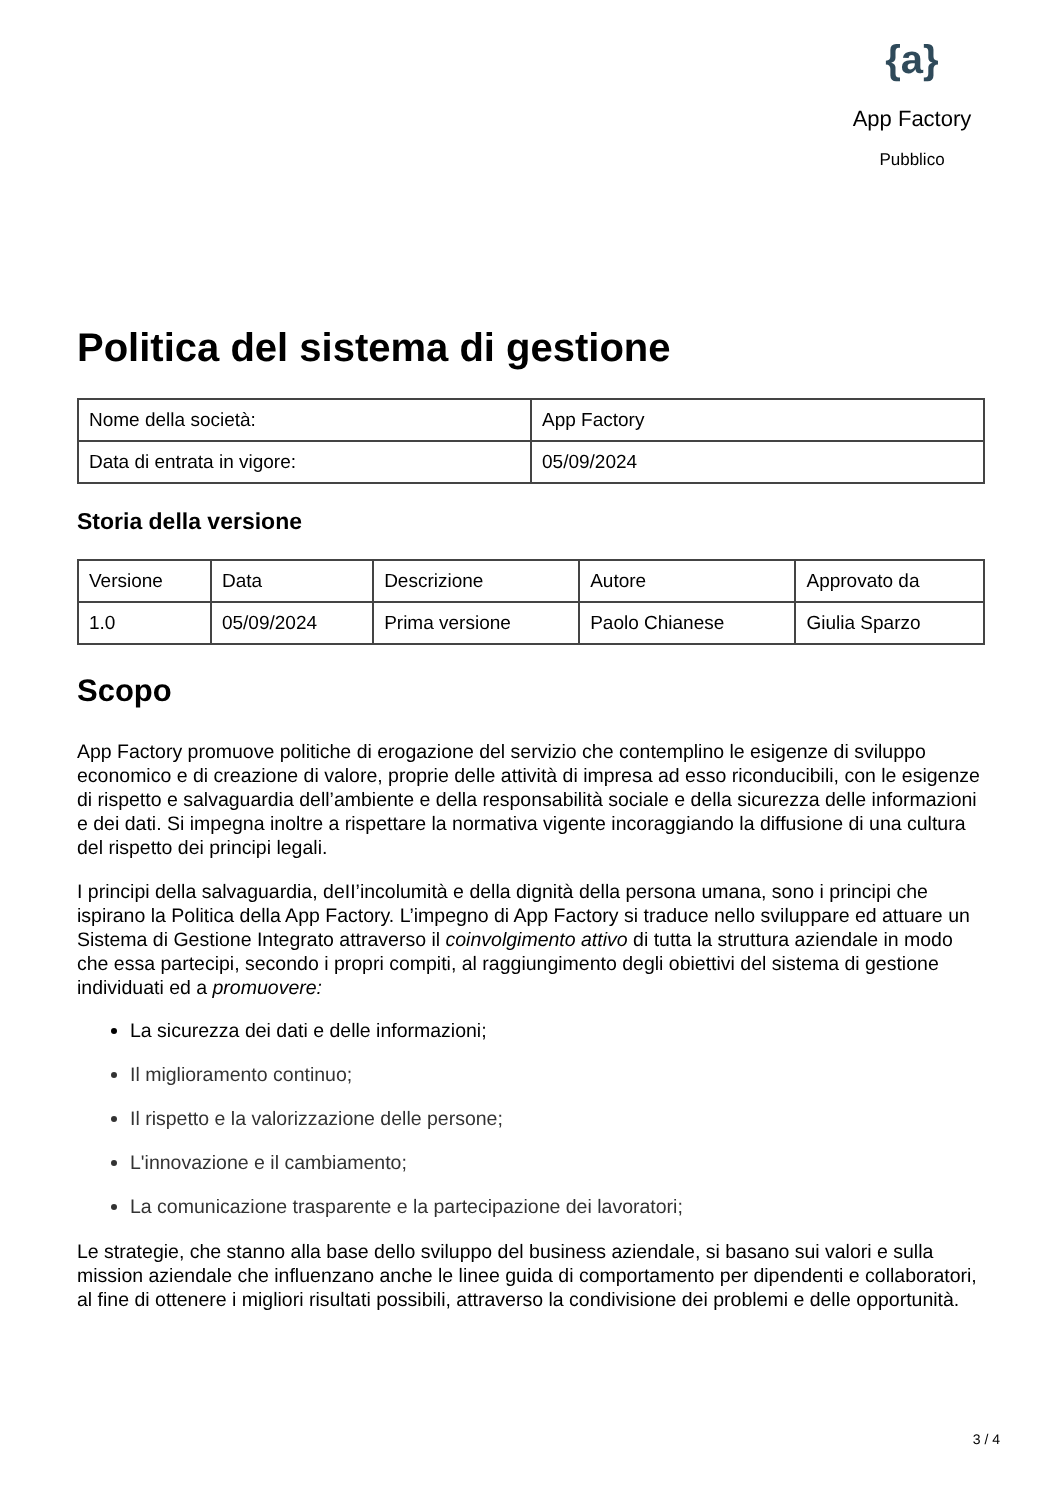{a}
App Factory
Pubblico
Politica del sistema di gestione
| Nome della società: | App Factory |
| Data di entrata in vigore: | 05/09/2024 |
Storia della versione
| Versione | Data | Descrizione | Autore | Approvato da |
| 1.0 | 05/09/2024 | Prima versione | Paolo Chianese | Giulia Sparzo |
Scopo
App Factory promuove politiche di erogazione del servizio che contemplino le esigenze di sviluppo economico e di creazione di valore, proprie delle attività di impresa ad esso riconducibili, con le esigenze di rispetto e salvaguardia dell’ambiente e della responsabilità sociale e della sicurezza delle informazioni e dei dati. Si impegna inoltre a rispettare la normativa vigente incoraggiando la diffusione di una cultura del rispetto dei principi legali.
I principi della salvaguardia, deII’incolumità e della dignità della persona umana, sono i principi che ispirano la Politica della App Factory. L’impegno di App Factory si traduce nello sviluppare ed attuare un Sistema di Gestione Integrato attraverso il coinvolgimento attivo di tutta la struttura aziendale in modo che essa partecipi, secondo i propri compiti, al raggiungimento degli obiettivi del sistema di gestione individuati ed a promuovere:
La sicurezza dei dati e delle informazioni;
Il miglioramento continuo;
Il rispetto e la valorizzazione delle persone;
L'innovazione e il cambiamento;
La comunicazione trasparente e la partecipazione dei lavoratori;
Le strategie, che stanno alla base dello sviluppo del business aziendale, si basano sui valori e sulla mission aziendale che influenzano anche le linee guida di comportamento per dipendenti e collaboratori, al fine di ottenere i migliori risultati possibili, attraverso la condivisione dei problemi e delle opportunità.
3 / 4